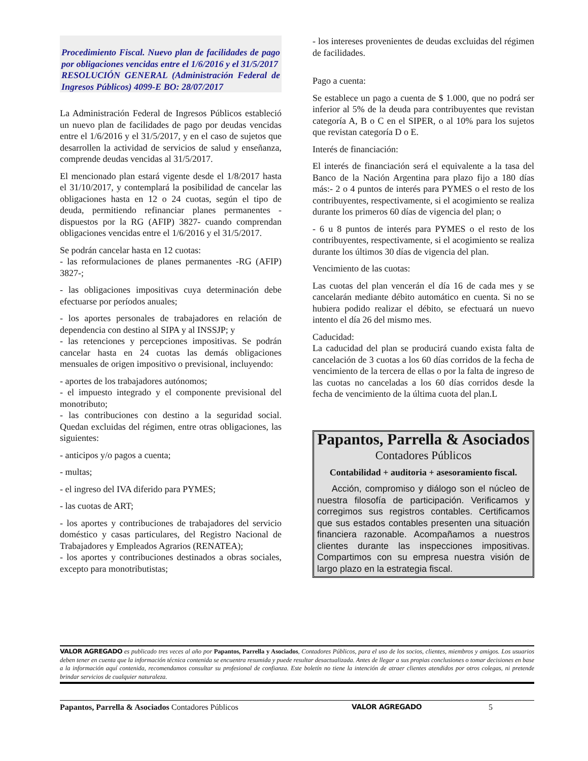Procedimiento Fiscal. Nuevo plan de facilidades de pago por obligaciones vencidas entre el 1/6/2016 y el 31/5/2017
RESOLUCIÓN GENERAL (Administración Federal de Ingresos Públicos) 4099-E BO: 28/07/2017
La Administración Federal de Ingresos Públicos estableció un nuevo plan de facilidades de pago por deudas vencidas entre el 1/6/2016 y el 31/5/2017, y en el caso de sujetos que desarrollen la actividad de servicios de salud y enseñanza, comprende deudas vencidas al 31/5/2017.
El mencionado plan estará vigente desde el 1/8/2017 hasta el 31/10/2017, y contemplará la posibilidad de cancelar las obligaciones hasta en 12 o 24 cuotas, según el tipo de deuda, permitiendo refinanciar planes permanentes -dispuestos por la RG (AFIP) 3827- cuando comprendan obligaciones vencidas entre el 1/6/2016 y el 31/5/2017.
Se podrán cancelar hasta en 12 cuotas:
- las reformulaciones de planes permanentes -RG (AFIP) 3827-;
- las obligaciones impositivas cuya determinación debe efectuarse por períodos anuales;
- los aportes personales de trabajadores en relación de dependencia con destino al SIPA y al INSSJP; y
- las retenciones y percepciones impositivas. Se podrán cancelar hasta en 24 cuotas las demás obligaciones mensuales de origen impositivo o previsional, incluyendo:
- aportes de los trabajadores autónomos;
- el impuesto integrado y el componente previsional del monotributo;
- las contribuciones con destino a la seguridad social. Quedan excluidas del régimen, entre otras obligaciones, las siguientes:
- anticipos y/o pagos a cuenta;
- multas;
- el ingreso del IVA diferido para PYMES;
- las cuotas de ART;
- los aportes y contribuciones de trabajadores del servicio doméstico y casas particulares, del Registro Nacional de Trabajadores y Empleados Agrarios (RENATEA);
- los aportes y contribuciones destinados a obras sociales, excepto para monotributistas;
- los intereses provenientes de deudas excluidas del régimen de facilidades.
Pago a cuenta:
Se establece un pago a cuenta de $ 1.000, que no podrá ser inferior al 5% de la deuda para contribuyentes que revistan categoría A, B o C en el SIPER, o al 10% para los sujetos que revistan categoría D o E.
Interés de financiación:
El interés de financiación será el equivalente a la tasa del Banco de la Nación Argentina para plazo fijo a 180 días más:- 2 o 4 puntos de interés para PYMES o el resto de los contribuyentes, respectivamente, si el acogimiento se realiza durante los primeros 60 días de vigencia del plan; o
- 6 u 8 puntos de interés para PYMES o el resto de los contribuyentes, respectivamente, si el acogimiento se realiza durante los últimos 30 días de vigencia del plan.
Vencimiento de las cuotas:
Las cuotas del plan vencerán el día 16 de cada mes y se cancelarán mediante débito automático en cuenta. Si no se hubiera podido realizar el débito, se efectuará un nuevo intento el día 26 del mismo mes.
Caducidad:
La caducidad del plan se producirá cuando exista falta de cancelación de 3 cuotas a los 60 días corridos de la fecha de vencimiento de la tercera de ellas o por la falta de ingreso de las cuotas no canceladas a los 60 días corridos desde la fecha de vencimiento de la última cuota del plan.L
Papantos, Parrella & Asociados
Contadores Públicos
Contabilidad + auditoria + asesoramiento fiscal.
Acción, compromiso y diálogo son el núcleo de nuestra filosofía de participación. Verificamos y corregimos sus registros contables. Certificamos que sus estados contables presenten una situación financiera razonable. Acompañamos a nuestros clientes durante las inspecciones impositivas. Compartimos con su empresa nuestra visión de largo plazo en la estrategia fiscal.
VALOR AGREGADO es publicado tres veces al año por Papantos, Parrella y Asociados, Contadores Públicos, para el uso de los socios, clientes, miembros y amigos. Los usuarios deben tener en cuenta que la información técnica contenida se encuentra resumida y puede resultar desactualizada. Antes de llegar a sus propias conclusiones o tomar decisiones en base a la información aquí contenida, recomendamos consultar su profesional de confianza. Este boletín no tiene la intención de atraer clientes atendidos por otros colegas, ni pretende brindar servicios de cualquier naturaleza.
Papantos, Parrella & Asociados Contadores Públicos VALOR AGREGADO 5